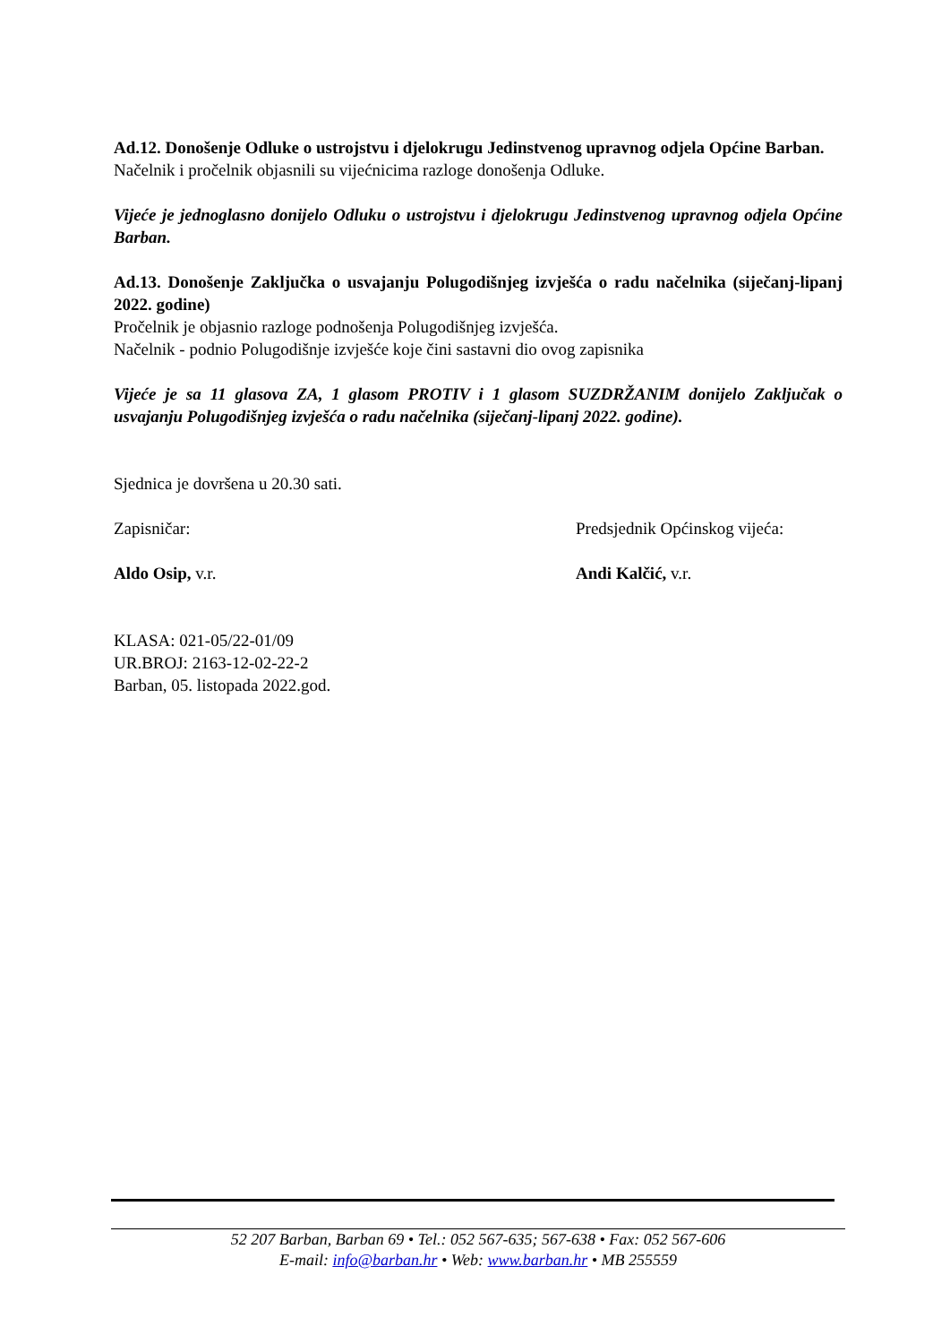Ad.12. Donošenje Odluke o ustrojstvu i djelokrugu Jedinstvenog upravnog odjela Općine Barban.
Načelnik i pročelnik objasnili su vijećnicima razloge donošenja Odluke.
Vijeće je jednoglasno donijelo Odluku o ustrojstvu i djelokrugu Jedinstvenog upravnog odjela Općine Barban.
Ad.13. Donošenje Zaključka o usvajanju Polugodišnjeg izvješća o radu načelnika (siječanj-lipanj 2022. godine)
Pročelnik je objasnio razloge podnošenja Polugodišnjeg izvješća.
Načelnik - podnio Polugodišnje izvješće koje čini sastavni dio ovog zapisnika
Vijeće je sa 11 glasova ZA, 1 glasom PROTIV i 1 glasom SUZDRŽANIM donijelo Zaključak o usvajanju Polugodišnjeg izvješća o radu načelnika (siječanj-lipanj 2022. godine).
Sjednica je dovršena u 20.30 sati.
Zapisničar: Predsjednik Općinskog vijeća:
Aldo Osip, v.r. Andi Kalčić, v.r.
KLASA: 021-05/22-01/09
UR.BROJ: 2163-12-02-22-2
Barban, 05. listopada 2022.god.
52 207 Barban, Barban 69 • Tel.: 052 567-635; 567-638 • Fax: 052 567-606
E-mail: info@barban.hr • Web: www.barban.hr • MB 255559